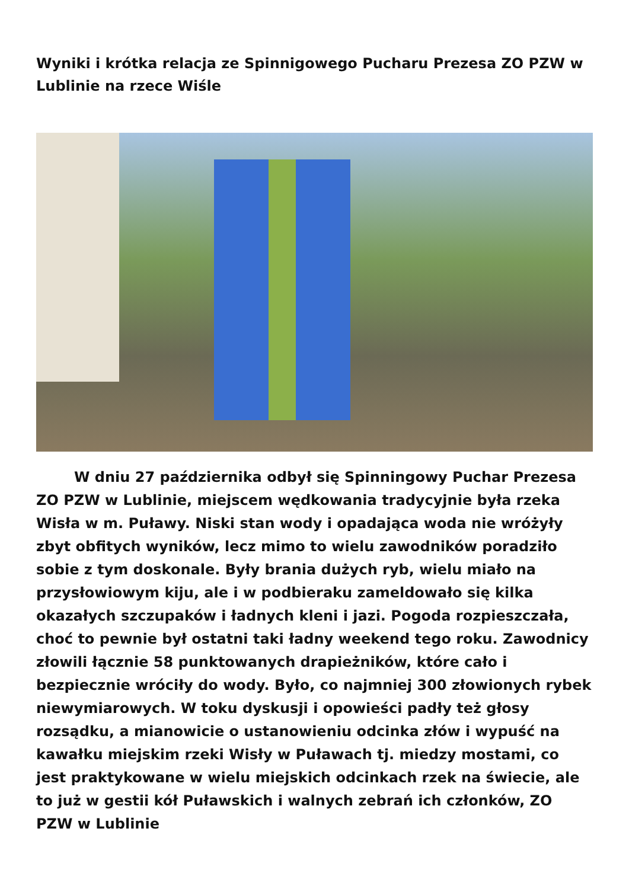Wyniki i krótka relacja ze Spinnigowego Pucharu Prezesa ZO PZW w Lublinie na rzece Wiśle
W dniu 27 października odbył się Spinningowy Puchar Prezesa ZO PZW w Lublinie, miejscem wędkowania tradycyjnie była rzeka Wisła w m. Puławy. Niski stan wody i opadająca woda nie wróżyły zbyt obfitych wyników, lecz mimo to wielu zawodników poradziło sobie z tym doskonale. Były brania dużych ryb, wielu miało na przysłowiowym kiju, ale i w podbieraku zameldowało się kilka okazałych szczupaków i ładnych kleni i jazi. Pogoda rozpieszczała, choć to pewnie był ostatni taki ładny weekend tego roku. Zawodnicy złowili łącznie 58 punktowanych drapieżników, które cało i bezpiecznie wróciły do wody. Było, co najmniej 300 złowionych rybek niewymiarowych. W toku dyskusji i opowieści padły też głosy rozsądku, a mianowicie o ustanowieniu odcinka złów i wypuść na kawałku miejskim rzeki Wisły w Puławach tj. miedzy mostami, co jest praktykowane w wielu miejskich odcinkach rzek na świecie, ale to już w gestii kół Puławskich i walnych zebrań ich członków, ZO PZW w Lublinie